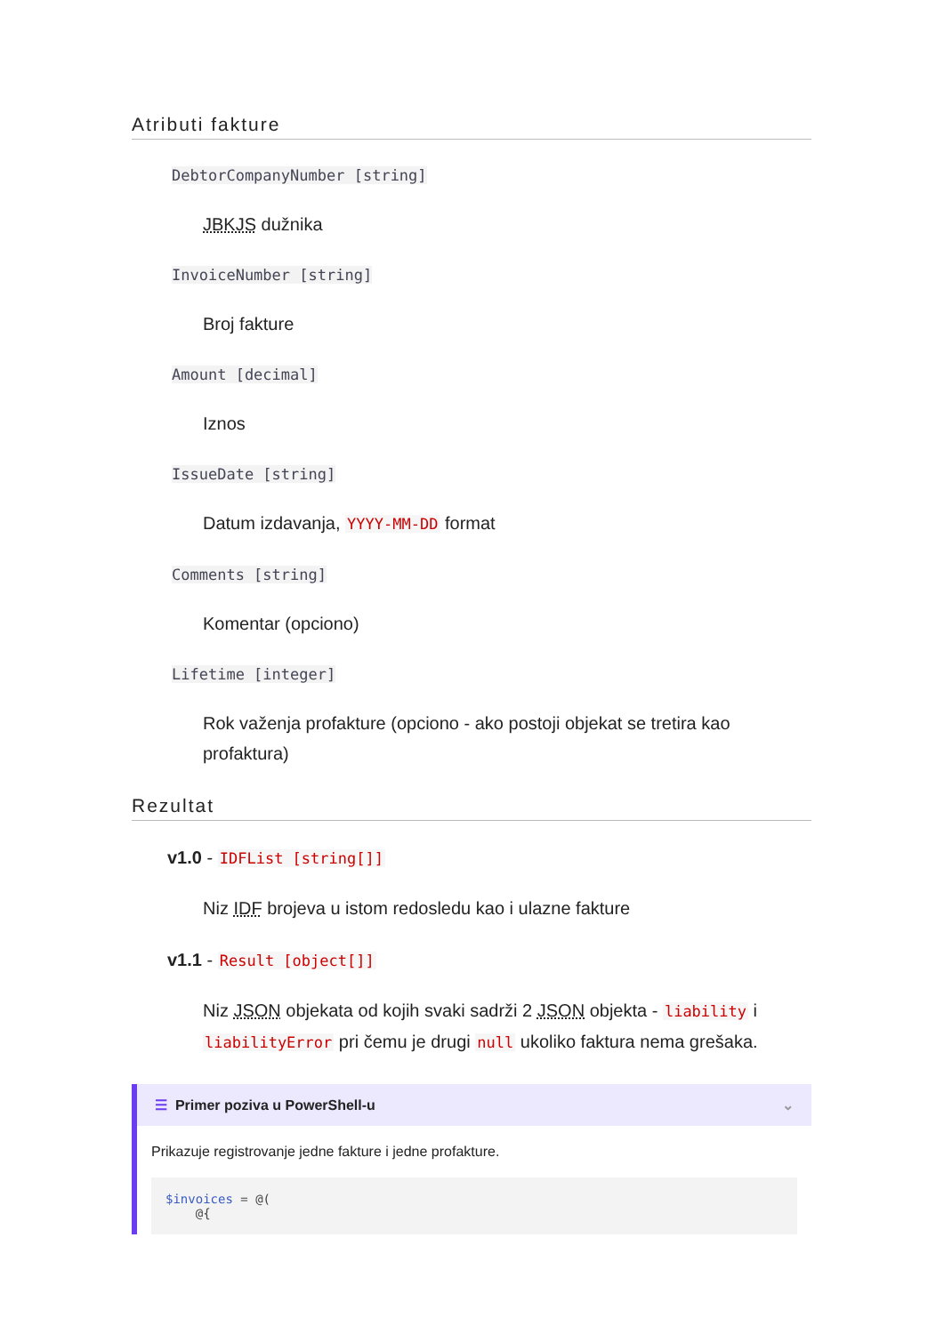Atributi fakture
DebtorCompanyNumber [string]
JBKJS dužnika
InvoiceNumber [string]
Broj fakture
Amount [decimal]
Iznos
IssueDate [string]
Datum izdavanja, YYYY-MM-DD format
Comments [string]
Komentar (opciono)
Lifetime [integer]
Rok važenja profakture (opciono - ako postoji objekat se tretira kao profaktura)
Rezultat
v1.0 - IDFList [string[]]
Niz IDF brojeva u istom redosledu kao i ulazne fakture
v1.1 - Result [object[]]
Niz JSON objekata od kojih svaki sadrži 2 JSON objekta - liability i liabilityError pri čemu je drugi null ukoliko faktura nema grešaka.
☰ Primer poziva u PowerShell-u ⌄
Prikazuje registrovanje jedne fakture i jedne profakture.
$invoices = @(
    @{